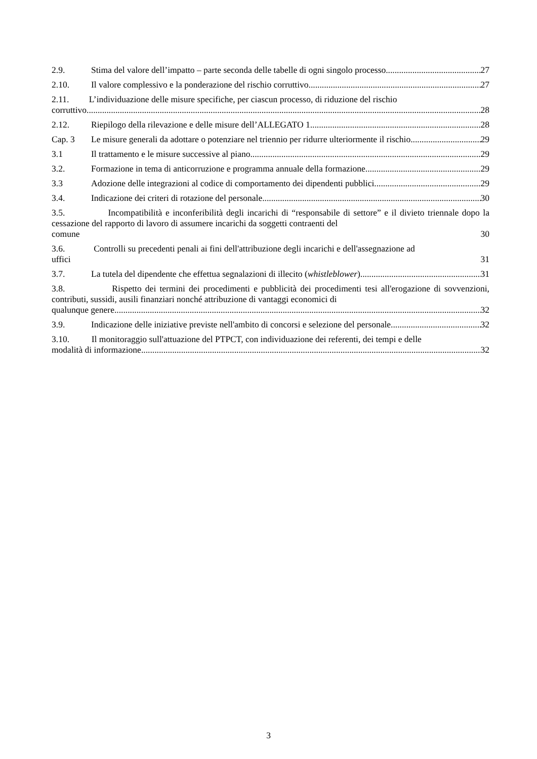2.9. Stima del valore dell’impatto – parte seconda delle tabelle di ogni singolo processo 27
2.10. Il valore complessivo e la ponderazione del rischio corruttivo 27
2.11. L’individuazione delle misure specifiche, per ciascun processo, di riduzione del rischio
corruttivo 28
2.12. Riepilogo della rilevazione e delle misure dell’ALLEGATO 1. 28
Cap. 3 Le misure generali da adottare o potenziare nel triennio per ridurre ulteriormente il rischio 29
3.1 Il trattamento e le misure successive al piano 29
3.2. Formazione in tema di anticorruzione e programma annuale della formazione 29
3.3 Adozione delle integrazioni al codice di comportamento dei dipendenti pubblici 29
3.4. Indicazione dei criteri di rotazione del personale 30
3.5. Incompatibilità e inconferibilità degli incarichi di “responsabile di settore” e il divieto triennale dopo la cessazione del rapporto di lavoro di assumere incarichi da soggetti contraenti del
comune 30
3.6. Controlli su precedenti penali ai fini dell'attribuzione degli incarichi e dell'assegnazione ad
uffici 31
3.7. La tutela del dipendente che effettua segnalazioni di illecito (whistleblower) 31
3.8. Rispetto dei termini dei procedimenti e pubblicità dei procedimenti tesi all'erogazione di sovvenzioni, contributi, sussidi, ausili finanziari nonché attribuzione di vantaggi economici di
qualunque genere 32
3.9. Indicazione delle iniziative previste nell'ambito di concorsi e selezione del personale 32
3.10. Il monitoraggio sull'attuazione del PTPCT, con individuazione dei referenti, dei tempi e delle
modalità di informazione 32
3